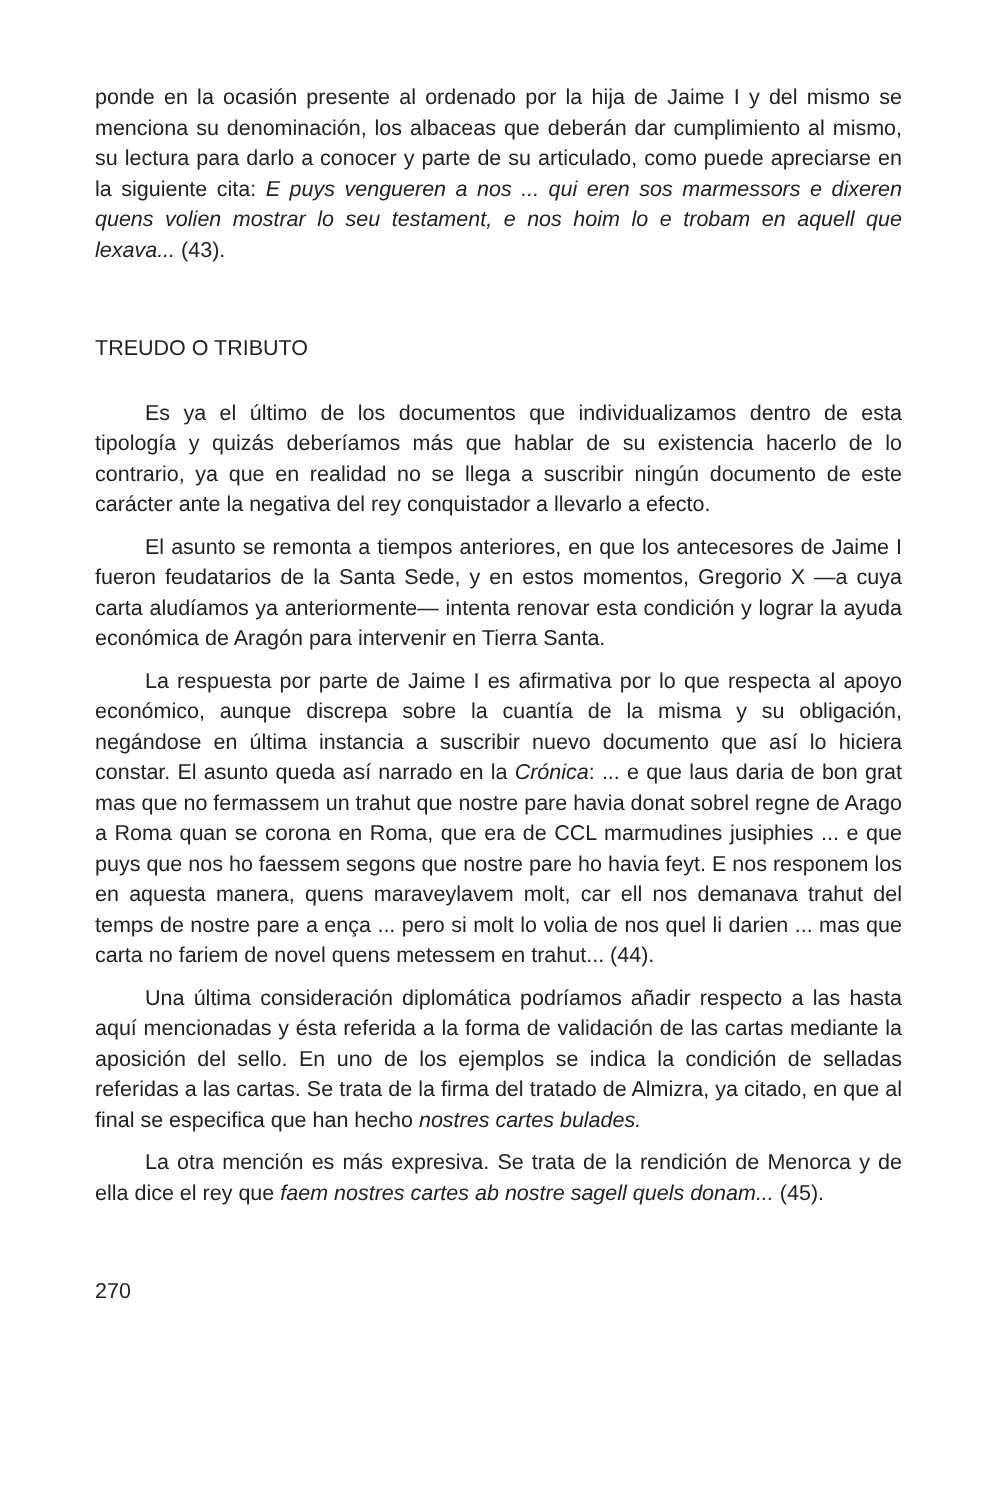ponde en la ocasión presente al ordenado por la hija de Jaime I y del mismo se menciona su denominación, los albaceas que deberán dar cumplimiento al mismo, su lectura para darlo a conocer y parte de su articulado, como puede apreciarse en la siguiente cita: E puys vengueren a nos ... qui eren sos marmessors e dixeren quens volien mostrar lo seu testament, e nos hoim lo e trobam en aquell que lexava... (43).
TREUDO O TRIBUTO
Es ya el último de los documentos que individualizamos dentro de esta tipología y quizás deberíamos más que hablar de su existencia hacerlo de lo contrario, ya que en realidad no se llega a suscribir ningún documento de este carácter ante la negativa del rey conquistador a llevarlo a efecto.
El asunto se remonta a tiempos anteriores, en que los antecesores de Jaime I fueron feudatarios de la Santa Sede, y en estos momentos, Gregorio X —a cuya carta aludíamos ya anteriormente— intenta renovar esta condición y lograr la ayuda económica de Aragón para intervenir en Tierra Santa.
La respuesta por parte de Jaime I es afirmativa por lo que respecta al apoyo económico, aunque discrepa sobre la cuantía de la misma y su obligación, negándose en última instancia a suscribir nuevo documento que así lo hiciera constar. El asunto queda así narrado en la Crónica: ... e que laus daria de bon grat mas que no fermassem un trahut que nostre pare havia donat sobrel regne de Arago a Roma quan se corona en Roma, que era de CCL marmudines jusiphies ... e que puys que nos ho faessem segons que nostre pare ho havia feyt. E nos responem los en aquesta manera, quens maraveylavem molt, car ell nos demanava trahut del temps de nostre pare a ença ... pero si molt lo volia de nos quel li darien ... mas que carta no fariem de novel quens metessem en trahut... (44).
Una última consideración diplomática podríamos añadir respecto a las hasta aquí mencionadas y ésta referida a la forma de validación de las cartas mediante la aposición del sello. En uno de los ejemplos se indica la condición de selladas referidas a las cartas. Se trata de la firma del tratado de Almizra, ya citado, en que al final se especifica que han hecho nostres cartes bulades.
La otra mención es más expresiva. Se trata de la rendición de Menorca y de ella dice el rey que faem nostres cartes ab nostre sagell quels donam... (45).
270